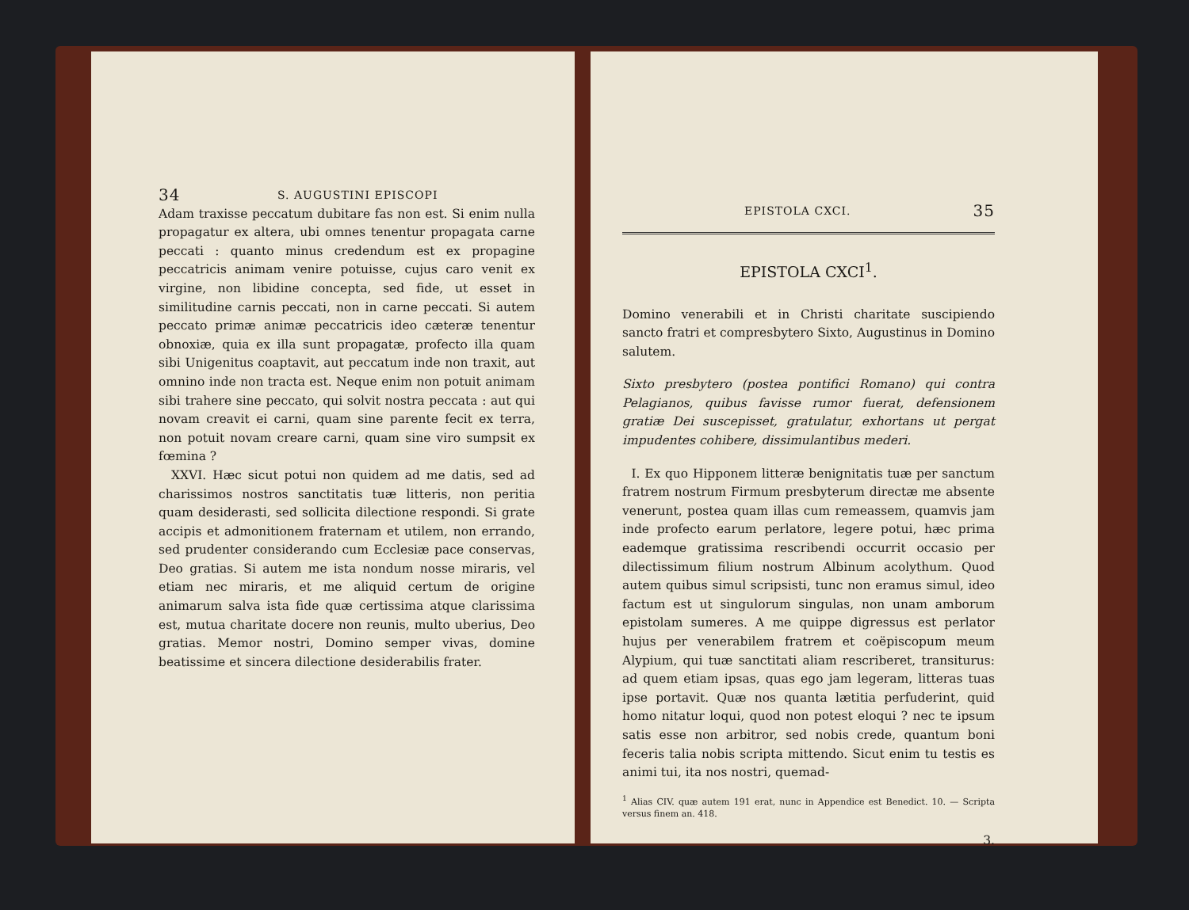34 S. AUGUSTINI EPISCOPI
Adam traxisse peccatum dubitare fas non est. Si enim nulla propagatur ex altera, ubi omnes tenentur propagata carne peccati : quanto minus credendum est ex propagine peccatricis animam venire potuisse, cujus caro venit ex virgine, non libidine concepta, sed fide, ut esset in similitudine carnis peccati, non in carne peccati. Si autem peccato primæ animæ peccatricis ideo cæteræ tenentur obnoxiæ, quia ex illa sunt propagatæ, profecto illa quam sibi Unigenitus coaptavit, aut peccatum inde non traxit, aut omnino inde non tracta est. Neque enim non potuit animam sibi trahere sine peccato, qui solvit nostra peccata : aut qui novam creavit ei carni, quam sine parente fecit ex terra, non potuit novam creare carni, quam sine viro sumpsit ex fœmina ?
XXVI. Hæc sicut potui non quidem ad me datis, sed ad charissimos nostros sanctitatis tuæ litteris, non peritia quam desiderasti, sed sollicita dilectione respondi. Si grate accipis et admonitionem fraternam et utilem, non errando, sed prudenter considerando cum Ecclesiæ pace conservas, Deo gratias. Si autem me ista nondum nosse miraris, vel etiam nec miraris, et me aliquid certum de origine animarum salva ista fide quæ certissima atque clarissima est, mutua charitate docere non reunis, multo uberius, Deo gratias. Memor nostri, Domino semper vivas, domine beatissime et sincera dilectione desiderabilis frater.
EPISTOLA CXCI. 35
EPISTOLA CXCI<sup>1</sup>.
Domino venerabili et in Christi charitate suscipiendo sancto fratri et compresbytero Sixto, Augustinus in Domino salutem.
Sixto presbytero (postea pontifici Romano) qui contra Pelagianos, quibus favisse rumor fuerat, defensionem gratiæ Dei suscepisset, gratulatur, exhortans ut pergat impudentes cohibere, dissimulantibus mederi.
I. Ex quo Hipponem litteræ benignitatis tuæ per sanctum fratrem nostrum Firmum presbyterum directæ me absente venerunt, postea quam illas cum remeassem, quamvis jam inde profecto earum perlatore, legere potui, hæc prima eademque gratissima rescribendi occurrit occasio per dilectissimum filium nostrum Albinum acolythum. Quod autem quibus simul scripsisti, tunc non eramus simul, ideo factum est ut singulorum singulas, non unam amborum epistolam sumeres. A me quippe digressus est perlator hujus per venerabilem fratrem et coëpiscopum meum Alypium, qui tuæ sanctitati aliam rescriberet, transiturus: ad quem etiam ipsas, quas ego jam legeram, litteras tuas ipse portavit. Quæ nos quanta lætitia perfuderint, quid homo nitatur loqui, quod non potest eloqui ? nec te ipsum satis esse non arbitror, sed nobis crede, quantum boni feceris talia nobis scripta mittendo. Sicut enim tu testis es animi tui, ita nos nostri, quemad-
<sup>1</sup> Alias CIV. quæ autem 191 erat, nunc in Appendice est Benedict. 10. — Scripta versus finem an. 418.
3.